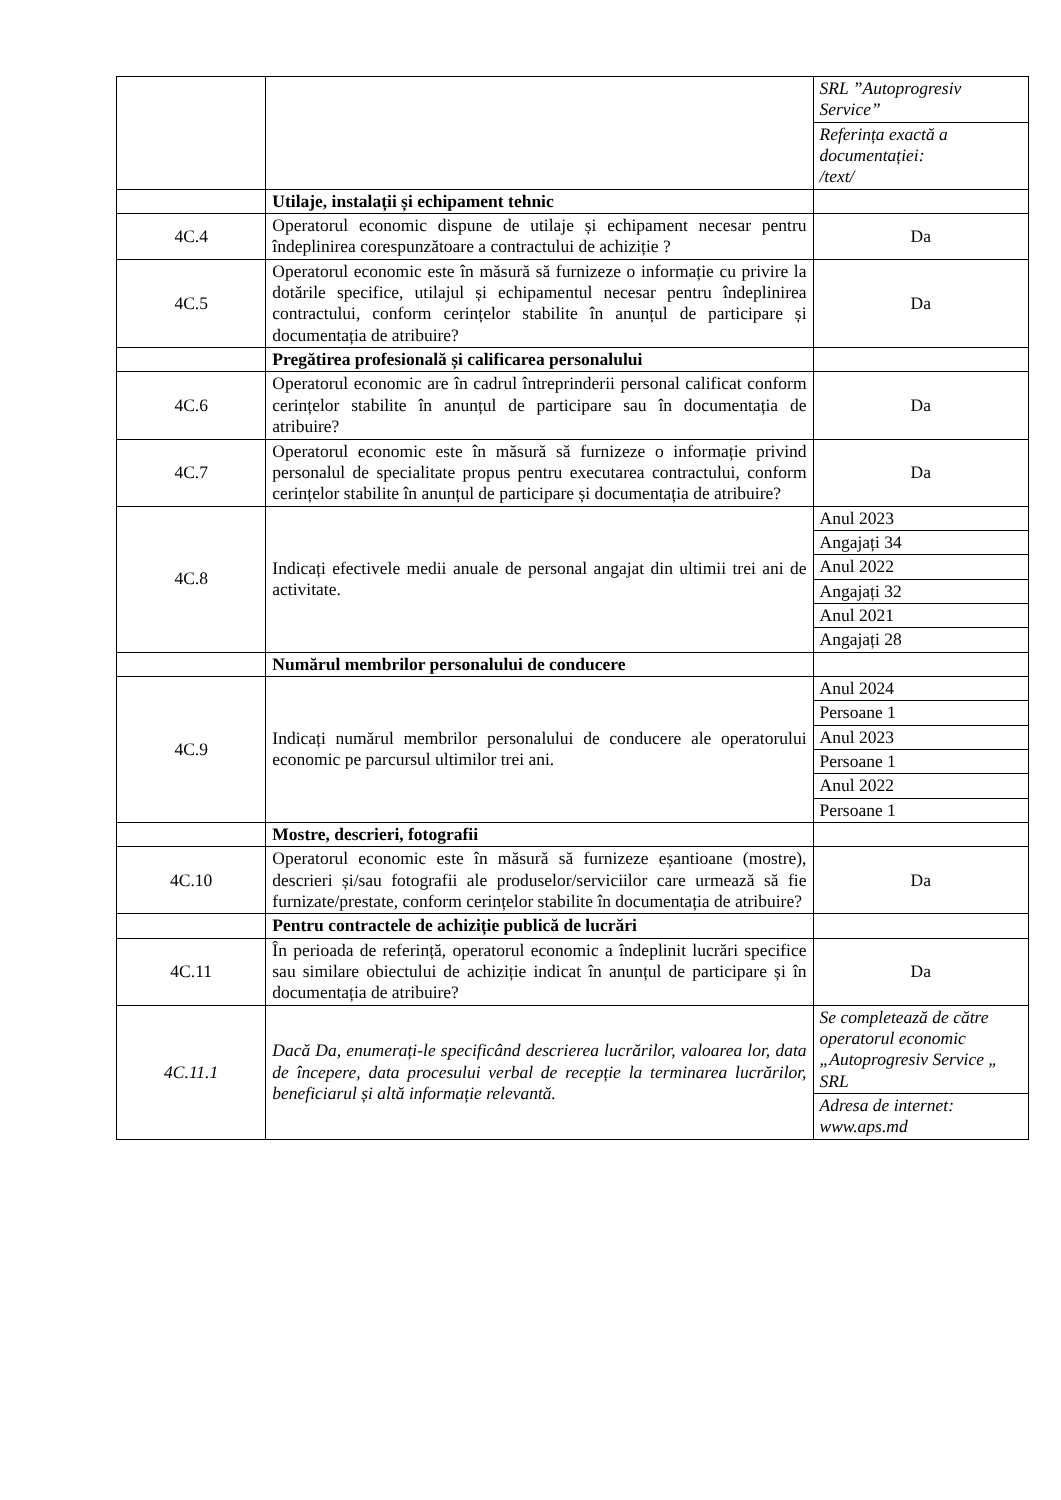| | | SRL ”Autoprogresiv Service” |
| | | Referința exactă a documentației: /text/ |
| | Utilaje, instalații și echipament tehnic | |
| 4C.4 | Operatorul economic dispune de utilaje și echipament necesar pentru îndeplinirea corespunzătoare a contractului de achiziție ? | Da |
| 4C.5 | Operatorul economic este în măsură să furnizeze o informație cu privire la dotările specifice, utilajul și echipamentul necesar pentru îndeplinirea contractului, conform cerințelor stabilite în anunțul de participare și documentația de atribuire? | Da |
| | Pregătirea profesională și calificarea personalului | |
| 4C.6 | Operatorul economic are în cadrul întreprinderii personal calificat conform cerințelor stabilite în anunțul de participare sau în documentația de atribuire? | Da |
| 4C.7 | Operatorul economic este în măsură să furnizeze o informație privind personalul de specialitate propus pentru executarea contractului, conform cerințelor stabilite în anunțul de participare și documentația de atribuire? | Da |
| 4C.8 | Indicați efectivele medii anuale de personal angajat din ultimii trei ani de activitate. | Anul 2023 |
| | | Angajați 34 |
| | | Anul 2022 |
| | | Angajați 32 |
| | | Anul 2021 |
| | | Angajați 28 |
| | Numărul membrilor personalului de conducere | |
| 4C.9 | Indicați numărul membrilor personalului de conducere ale operatorului economic pe parcursul ultimilor trei ani. | Anul 2024 |
| | | Persoane 1 |
| | | Anul 2023 |
| | | Persoane 1 |
| | | Anul 2022 |
| | | Persoane 1 |
| | Mostre, descrieri, fotografii | |
| 4C.10 | Operatorul economic este în măsură să furnizeze eșantioane (mostre), descrieri și/sau fotografii ale produselor/serviciilor care urmează să fie furnizate/prestate, conform cerințelor stabilite în documentația de atribuire? | Da |
| | Pentru contractele de achiziție publică de lucrări | |
| 4C.11 | În perioada de referință, operatorul economic a îndeplinit lucrări specifice sau similare obiectului de achiziție indicat în anunțul de participare și în documentația de atribuire? | Da |
| 4C.11.1 | Dacă Da, enumerați-le specificând descrierea lucrărilor, valoarea lor, data de începere, data procesului verbal de recepție la terminarea lucrărilor, beneficiarul și altă informație relevantă. | Se completează de către operatorul economic „Autoprogresiv Service „ SRL |
| | | Adresa de internet: www.aps.md |